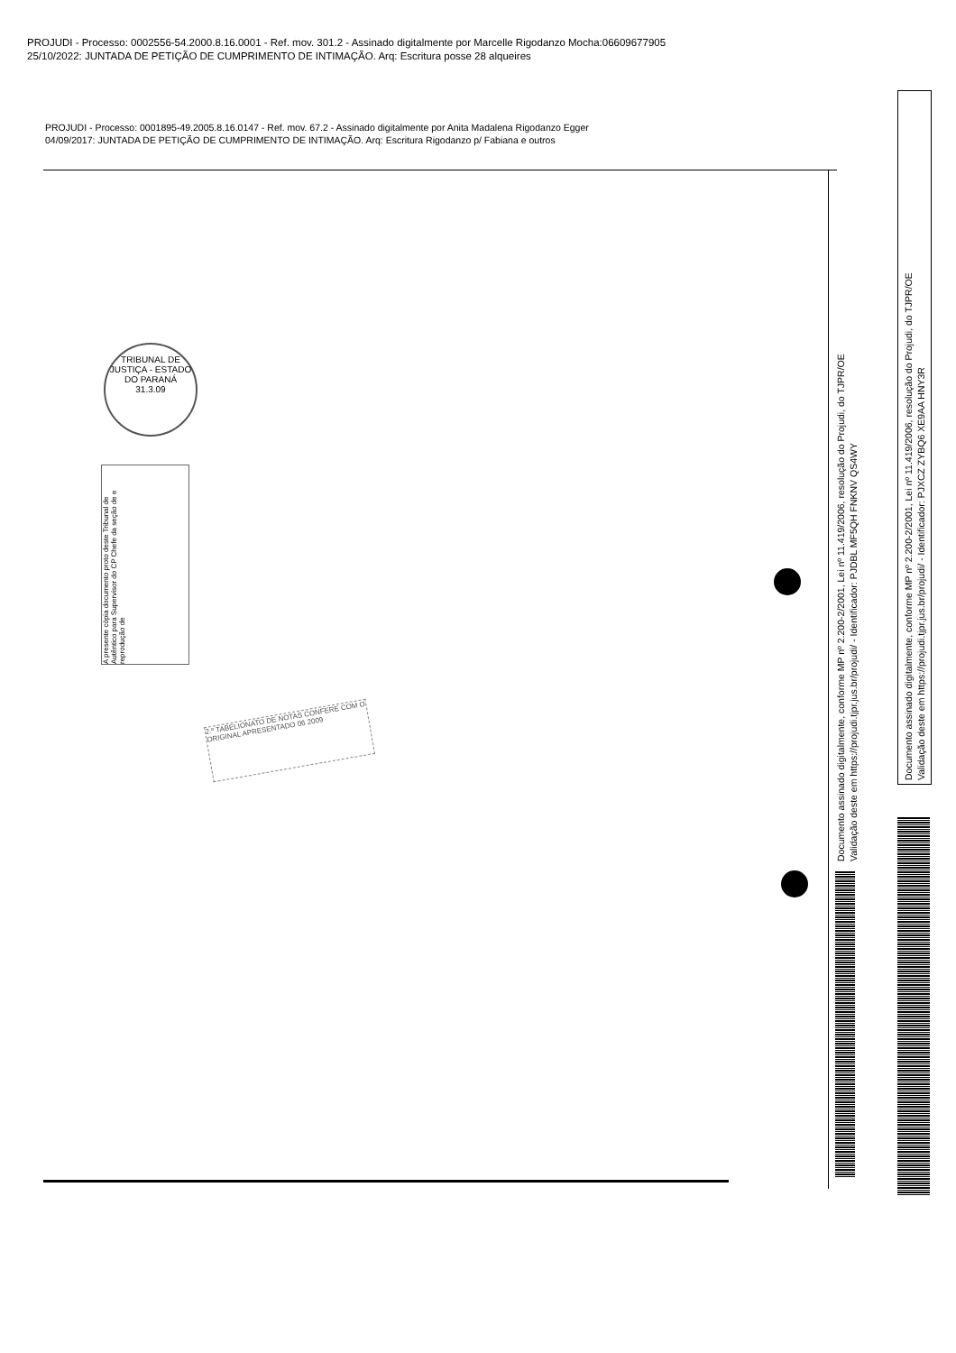PROJUDI - Processo: 0002556-54.2000.8.16.0001 - Ref. mov. 301.2 - Assinado digitalmente por Marcelle Rigodanzo Mocha:06609677905
25/10/2022: JUNTADA DE PETIÇÃO DE CUMPRIMENTO DE INTIMAÇÃO. Arq: Escritura posse 28 alqueires
PROJUDI - Processo: 0001895-49.2005.8.16.0147 - Ref. mov. 67.2 - Assinado digitalmente por Anita Madalena Rigodanzo Egger
04/09/2017: JUNTADA DE PETIÇÃO DE CUMPRIMENTO DE INTIMAÇÃO. Arq: Escritura Rigodanzo p/ Fabiana e outros
TRIBUNAL DE JUSTIÇA - ESTADO DO PARANÁ
31.3.09
A presente cópia documento proto deste Tribunal de Autêntico para Supervisor do CP Chefe da seção de e reprodução de
2.º TABELIONATO DE NOTAS CONFERE COM O ORIGINAL APRESENTADO 06 2009
Documento assinado digitalmente, conforme MP nº 2.200-2/2001, Lei nº 11.419/2006, resolução do Projudi, do TJPR/OE
Validação deste em https://projudi.tjpr.jus.br/projudi/ - Identificador: PJDBL MF5QH FNKNV QS4WY
Documento assinado digitalmente, conforme MP nº 2.200-2/2001, Lei nº 11.419/2006, resolução do Projudi, do TJPR/OE
Validação deste em https://projudi.tjpr.jus.br/projudi/ - Identificador: PJXCZ ZYBQ6 XE9AA HNY3R